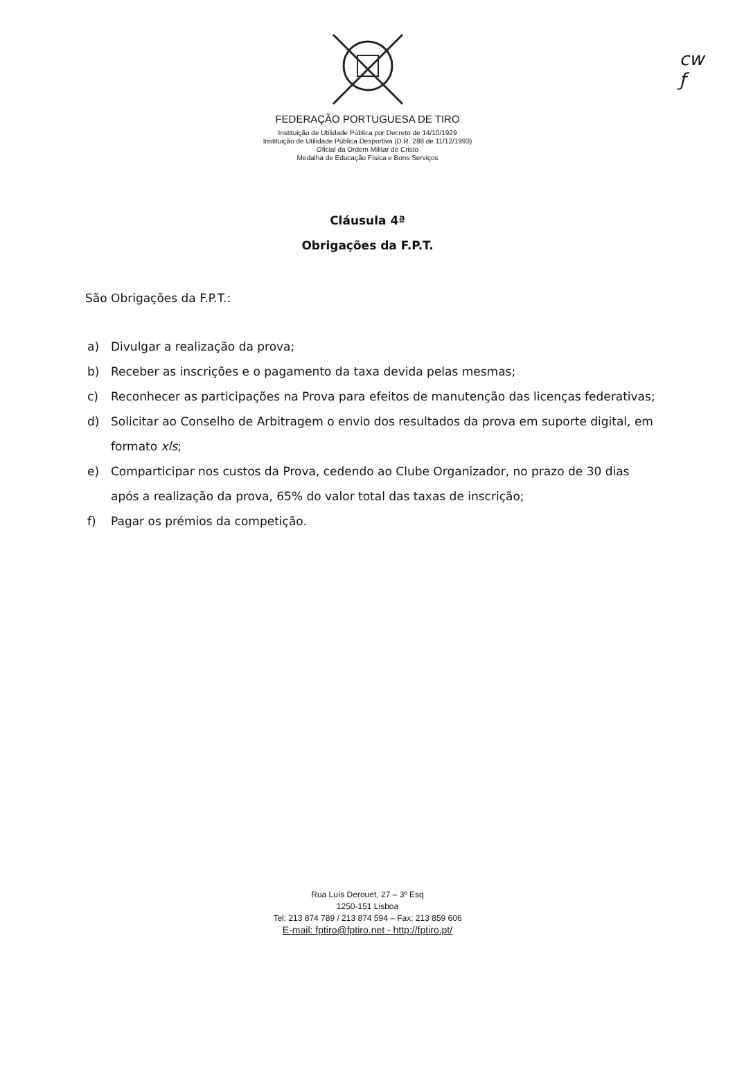cw
ƒ
FEDERAÇÃO PORTUGUESA DE TIRO
Instituição de Utilidade Pública por Decreto de 14/10/1929
Instituição de Utilidade Pública Desportiva (D.R. 288 de 11/12/1993)
Oficial da Ordem Militar de Cristo
Medalha de Educação Física e Bons Serviços
Cláusula 4ª
Obrigações da F.P.T.
São Obrigações da F.P.T.:
a) Divulgar a realização da prova;
b) Receber as inscrições e o pagamento da taxa devida pelas mesmas;
c) Reconhecer as participações na Prova para efeitos de manutenção das licenças federativas;
d) Solicitar ao Conselho de Arbitragem o envio dos resultados da prova em suporte digital, em formato xls;
e) Comparticipar nos custos da Prova, cedendo ao Clube Organizador, no prazo de 30 dias após a realização da prova, 65% do valor total das taxas de inscrição;
f) Pagar os prémios da competição.
Rua Luís Derouet, 27 – 3º Esq
1250-151 Lisboa
Tel: 213 874 789 / 213 874 594 – Fax: 213 859 606
E-mail: fptiro@fptiro.net - http://fptiro.pt/